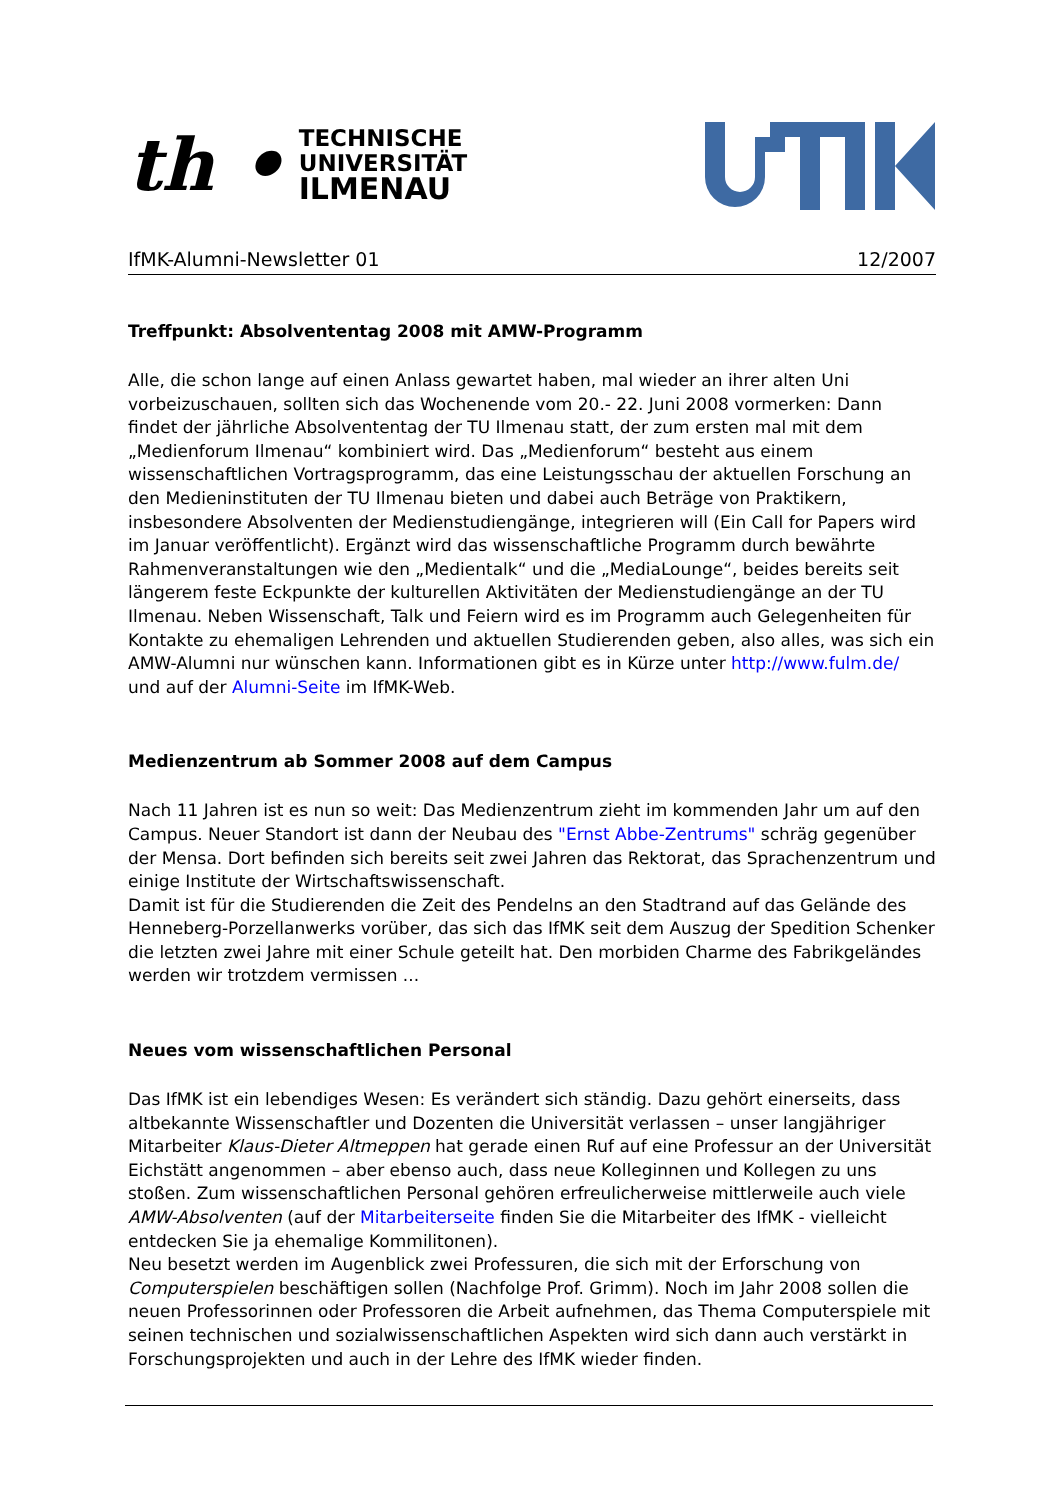th •
TECHNISCHE
UNIVERSITÄT
ILMENAU
IfMK-Alumni-Newsletter 01 12/2007
Treffpunkt: Absolvententag 2008 mit AMW-Programm
Alle, die schon lange auf einen Anlass gewartet haben, mal wieder an ihrer alten Uni vorbeizuschauen, sollten sich das Wochenende vom 20.- 22. Juni 2008 vormerken: Dann findet der jährliche Absolvententag der TU Ilmenau statt, der zum ersten mal mit dem „Medienforum Ilmenau“ kombiniert wird. Das „Medienforum“ besteht aus einem wissenschaftlichen Vortragsprogramm, das eine Leistungsschau der aktuellen Forschung an den Medieninstituten der TU Ilmenau bieten und dabei auch Beträge von Praktikern, insbesondere Absolventen der Medienstudiengänge, integrieren will (Ein Call for Papers wird im Januar veröffentlicht). Ergänzt wird das wissenschaftliche Programm durch bewährte Rahmenveranstaltungen wie den „Medientalk“ und die „MediaLounge“, beides bereits seit längerem feste Eckpunkte der kulturellen Aktivitäten der Medienstudiengänge an der TU Ilmenau. Neben Wissenschaft, Talk und Feiern wird es im Programm auch Gelegenheiten für Kontakte zu ehemaligen Lehrenden und aktuellen Studierenden geben, also alles, was sich ein AMW-Alumni nur wünschen kann. Informationen gibt es in Kürze unter http://www.fulm.de/ und auf der Alumni-Seite im IfMK-Web.
Medienzentrum ab Sommer 2008 auf dem Campus
Nach 11 Jahren ist es nun so weit: Das Medienzentrum zieht im kommenden Jahr um auf den Campus. Neuer Standort ist dann der Neubau des "Ernst Abbe-Zentrums" schräg gegenüber der Mensa. Dort befinden sich bereits seit zwei Jahren das Rektorat, das Sprachenzentrum und einige Institute der Wirtschaftswissenschaft.
Damit ist für die Studierenden die Zeit des Pendelns an den Stadtrand auf das Gelände des Henneberg-Porzellanwerks vorüber, das sich das IfMK seit dem Auszug der Spedition Schenker die letzten zwei Jahre mit einer Schule geteilt hat. Den morbiden Charme des Fabrikgeländes werden wir trotzdem vermissen ...
Neues vom wissenschaftlichen Personal
Das IfMK ist ein lebendiges Wesen: Es verändert sich ständig. Dazu gehört einerseits, dass altbekannte Wissenschaftler und Dozenten die Universität verlassen – unser langjähriger Mitarbeiter Klaus-Dieter Altmeppen hat gerade einen Ruf auf eine Professur an der Universität Eichstätt angenommen – aber ebenso auch, dass neue Kolleginnen und Kollegen zu uns stoßen. Zum wissenschaftlichen Personal gehören erfreulicherweise mittlerweile auch viele AMW-Absolventen (auf der Mitarbeiterseite finden Sie die Mitarbeiter des IfMK - vielleicht entdecken Sie ja ehemalige Kommilitonen).
Neu besetzt werden im Augenblick zwei Professuren, die sich mit der Erforschung von Computerspielen beschäftigen sollen (Nachfolge Prof. Grimm). Noch im Jahr 2008 sollen die neuen Professorinnen oder Professoren die Arbeit aufnehmen, das Thema Computerspiele mit seinen technischen und sozialwissenschaftlichen Aspekten wird sich dann auch verstärkt in Forschungsprojekten und auch in der Lehre des IfMK wieder finden.